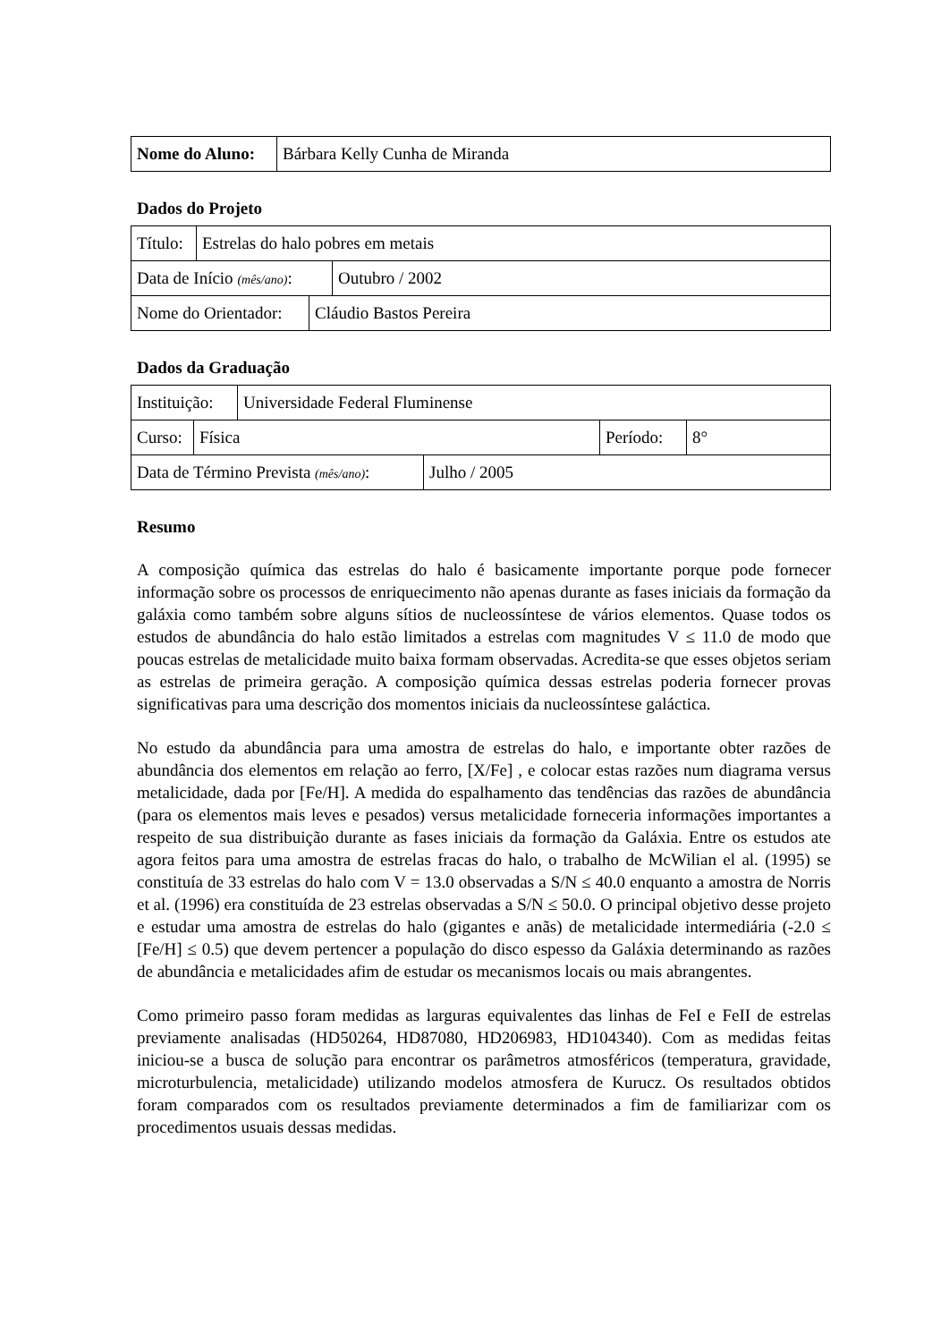| Nome do Aluno: | Bárbara Kelly Cunha de Miranda |
Dados do Projeto
| Título: | Estrelas do halo pobres em metais |
| Data de Início (mês/ano) : | Outubro / 2002 |
| Nome do Orientador: | Cláudio Bastos Pereira |
Dados da Graduação
| Instituição: | Universidade Federal Fluminense |
| Curso: | Física | Período: | 8° |
| Data de Término Prevista (mês/ano) : | Julho / 2005 |
Resumo
A composição química das estrelas do halo é basicamente importante porque pode fornecer informação sobre os processos de enriquecimento não apenas durante as fases iniciais da formação da galáxia como também sobre alguns sítios de nucleossíntese de vários elementos. Quase todos os estudos de abundância do halo estão limitados a estrelas com magnitudes V ≤ 11.0 de modo que poucas estrelas de metalicidade muito baixa formam observadas. Acredita-se que esses objetos seriam as estrelas de primeira geração. A composição química dessas estrelas poderia fornecer provas significativas para uma descrição dos momentos iniciais da nucleossíntese galáctica.
No estudo da abundância para uma amostra de estrelas do halo, e importante obter razões de abundância dos elementos em relação ao ferro, [X/Fe] , e colocar estas razões num diagrama versus metalicidade, dada por [Fe/H]. A medida do espalhamento das tendências das razões de abundância (para os elementos mais leves e pesados) versus metalicidade forneceria informações importantes a respeito de sua distribuição durante as fases iniciais da formação da Galáxia. Entre os estudos ate agora feitos para uma amostra de estrelas fracas do halo, o trabalho de McWilian el al. (1995) se constituía de 33 estrelas do halo com V = 13.0 observadas a S/N ≤ 40.0 enquanto a amostra de Norris et al. (1996) era constituída de 23 estrelas observadas a S/N ≤ 50.0. O principal objetivo desse projeto e estudar uma amostra de estrelas do halo (gigantes e anãs) de metalicidade intermediária (-2.0 ≤ [Fe/H] ≤ 0.5) que devem pertencer a população do disco espesso da Galáxia determinando as razões de abundância e metalicidades afim de estudar os mecanismos locais ou mais abrangentes.
Como primeiro passo foram medidas as larguras equivalentes das linhas de FeI e FeII de estrelas previamente analisadas (HD50264, HD87080, HD206983, HD104340). Com as medidas feitas iniciou-se a busca de solução para encontrar os parâmetros atmosféricos (temperatura, gravidade, microturbulencia, metalicidade) utilizando modelos atmosfera de Kurucz. Os resultados obtidos foram comparados com os resultados previamente determinados a fim de familiarizar com os procedimentos usuais dessas medidas.